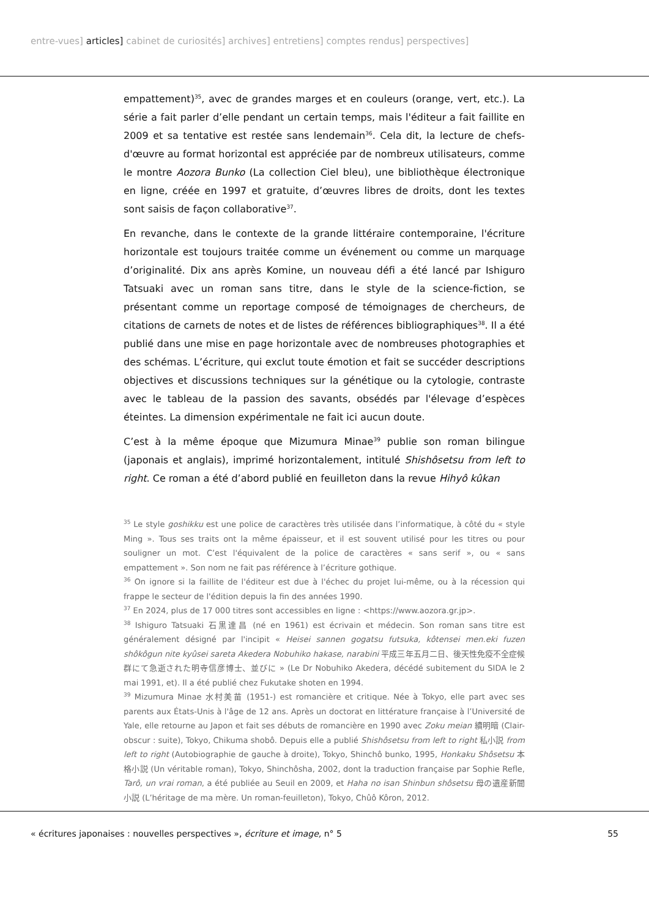entre-vues] articles] cabinet de curiosités] archives] entretiens] comptes rendus] perspectives]
empattement)<sup>35</sup>, avec de grandes marges et en couleurs (orange, vert, etc.). La série a fait parler d’elle pendant un certain temps, mais l'éditeur a fait faillite en 2009 et sa tentative est restée sans lendemain<sup>36</sup>. Cela dit, la lecture de chefs-d'œuvre au format horizontal est appréciée par de nombreux utilisateurs, comme le montre Aozora Bunko (La collection Ciel bleu), une bibliothèque électronique en ligne, créée en 1997 et gratuite, d’œuvres libres de droits, dont les textes sont saisis de façon collaborative<sup>37</sup>.
En revanche, dans le contexte de la grande littéraire contemporaine, l'écriture horizontale est toujours traitée comme un événement ou comme un marquage d’originalité. Dix ans après Komine, un nouveau défi a été lancé par Ishiguro Tatsuaki avec un roman sans titre, dans le style de la science-fiction, se présentant comme un reportage composé de témoignages de chercheurs, de citations de carnets de notes et de listes de références bibliographiques<sup>38</sup>. Il a été publié dans une mise en page horizontale avec de nombreuses photographies et des schémas. L’écriture, qui exclut toute émotion et fait se succéder descriptions objectives et discussions techniques sur la génétique ou la cytologie, contraste avec le tableau de la passion des savants, obsédés par l'élevage d’espèces éteintes. La dimension expérimentale ne fait ici aucun doute.
C’est à la même époque que Mizumura Minae<sup>39</sup> publie son roman bilingue (japonais et anglais), imprimé horizontalement, intitulé Shishôsetsu from left to right. Ce roman a été d’abord publié en feuilleton dans la revue Hihyô kûkan
<sup>35</sup> Le style goshikku est une police de caractères très utilisée dans l’informatique, à côté du « style Ming ». Tous ses traits ont la même épaisseur, et il est souvent utilisé pour les titres ou pour souligner un mot. C’est l'équivalent de la police de caractères « sans serif », ou « sans empattement ». Son nom ne fait pas référence à l’écriture gothique.
<sup>36</sup> On ignore si la faillite de l'éditeur est due à l'échec du projet lui-même, ou à la récession qui frappe le secteur de l'édition depuis la fin des années 1990.
<sup>37</sup> En 2024, plus de 17 000 titres sont accessibles en ligne : <https://www.aozora.gr.jp>.
<sup>38</sup> Ishiguro Tatsuaki 石黒達昌 (né en 1961) est écrivain et médecin. Son roman sans titre est généralement désigné par l'incipit « Heisei sannen gogatsu futsuka, kôtensei men.eki fuzen shôkôgun nite kyûsei sareta Akedera Nobuhiko hakase, narabini 平成三年五月二日、後天性免疫不全症候群にて急逝された明寺信彦博士、並びに » (Le Dr Nobuhiko Akedera, décédé subitement du SIDA le 2 mai 1991, et). Il a été publié chez Fukutake shoten en 1994.
<sup>39</sup> Mizumura Minae 水村美苗 (1951-) est romancière et critique. Née à Tokyo, elle part avec ses parents aux États-Unis à l'âge de 12 ans. Après un doctorat en littérature française à l’Université de Yale, elle retourne au Japon et fait ses débuts de romancière en 1990 avec Zoku meian 續明暗 (Clair-obscur : suite), Tokyo, Chikuma shobô. Depuis elle a publié Shishôsetsu from left to right 私小説 from left to right (Autobiographie de gauche à droite), Tokyo, Shinchô bunko, 1995, Honkaku Shôsetsu 本格小説 (Un véritable roman), Tokyo, Shinchôsha, 2002, dont la traduction française par Sophie Refle, Tarô, un vrai roman, a été publiée au Seuil en 2009, et Haha no isan Shinbun shôsetsu 母の遺産新聞小説 (L’héritage de ma mère. Un roman-feuilleton), Tokyo, Chûô Kôron, 2012.
« écritures japonaises : nouvelles perspectives », écriture et image, n° 5 55